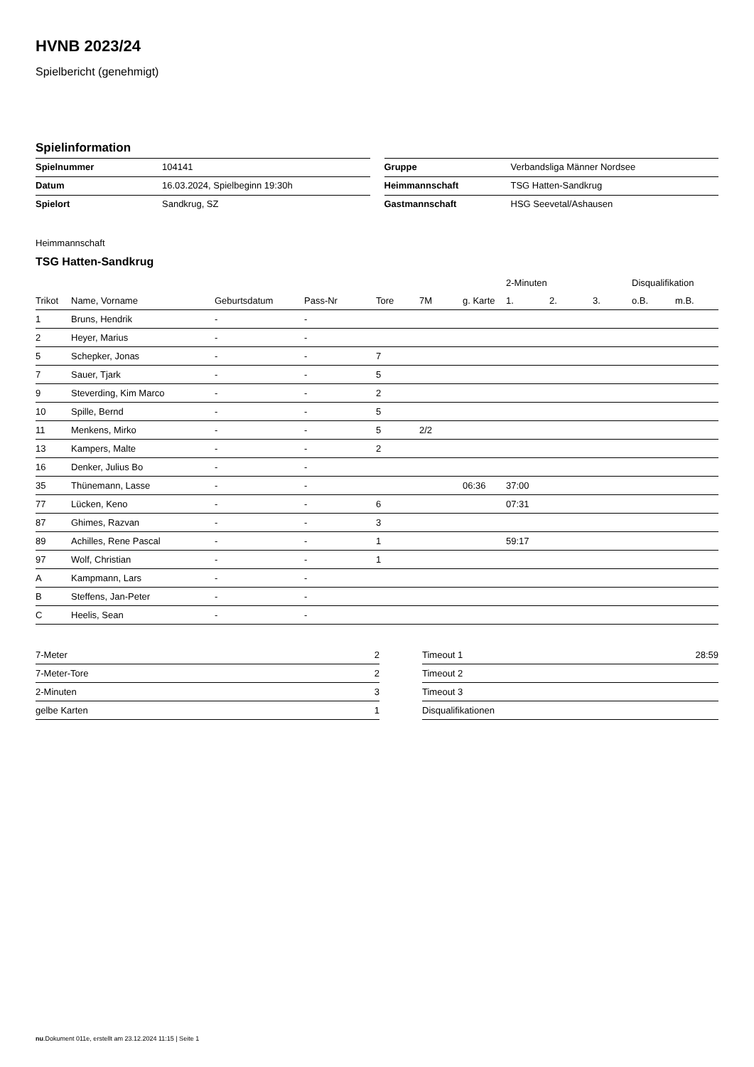HVNB 2023/24
Spielbericht (genehmigt)
Spielinformation
| Spielnummer | 104141 |
| Datum | 16.03.2024, Spielbeginn 19:30h |
| Spielort | Sandkrug, SZ |
| Gruppe | Verbandsliga Männer Nordsee |
| Heimmannschaft | TSG Hatten-Sandkrug |
| Gastmannschaft | HSG Seevetal/Ashausen |
Heimmannschaft
TSG Hatten-Sandkrug
| | | | | | | | 2-Minuten | | | Disqualifikation | |
| --- | --- | --- | --- | --- | --- | --- | --- | --- | --- | --- | --- |
| Trikot | Name, Vorname | Geburtsdatum | Pass-Nr | Tore | 7M | g. Karte | 1. | 2. | 3. | o.B. | m.B. |
| 1 | Bruns, Hendrik | - | - | | | | | | | | |
| 2 | Heyer, Marius | - | - | | | | | | | | |
| 5 | Schepker, Jonas | - | - | 7 | | | | | | | |
| 7 | Sauer, Tjark | - | - | 5 | | | | | | | |
| 9 | Steverding, Kim Marco | - | - | 2 | | | | | | | |
| 10 | Spille, Bernd | - | - | 5 | | | | | | | |
| 11 | Menkens, Mirko | - | - | 5 | 2/2 | | | | | | |
| 13 | Kampers, Malte | - | - | 2 | | | | | | | |
| 16 | Denker, Julius Bo | - | - | | | | | | | | |
| 35 | Thünemann, Lasse | - | - | | | 06:36 | 37:00 | | | | |
| 77 | Lücken, Keno | - | - | 6 | | | 07:31 | | | | |
| 87 | Ghimes, Razvan | - | - | 3 | | | | | | | |
| 89 | Achilles, Rene Pascal | - | - | 1 | | | 59:17 | | | | |
| 97 | Wolf, Christian | - | - | 1 | | | | | | | |
| A | Kampmann, Lars | - | - | | | | | | | | |
| B | Steffens, Jan-Peter | - | - | | | | | | | | |
| C | Heelis, Sean | - | - | | | | | | | | |
| 7-Meter | 2 |
| 7-Meter-Tore | 2 |
| 2-Minuten | 3 |
| gelbe Karten | 1 |
| Timeout 1 | 28:59 |
| Timeout 2 | |
| Timeout 3 | |
| Disqualifikationen | |
nu.Dokument 011e, erstellt am 23.12.2024 11:15 | Seite 1